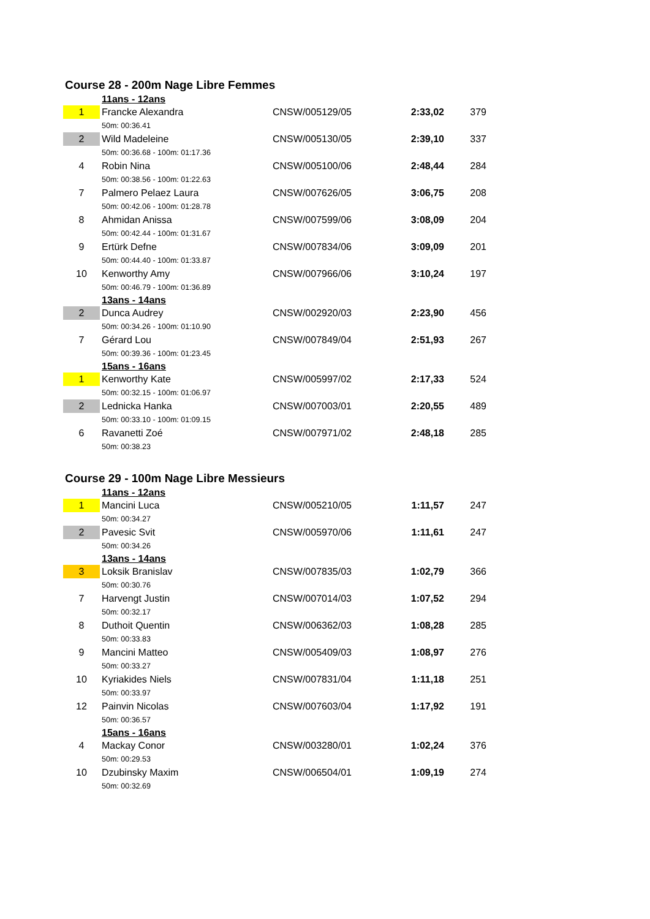Course 28 - 200m Nage Libre Femmes
| | 11ans - 12ans | | | |
| 1 | Francke Alexandra | CNSW/005129/05 | 2:33,02 | 379 |
| | 50m: 00:36.41 | | | |
| 2 | Wild Madeleine | CNSW/005130/05 | 2:39,10 | 337 |
| | 50m: 00:36.68 - 100m: 01:17.36 | | | |
| 4 | Robin Nina | CNSW/005100/06 | 2:48,44 | 284 |
| | 50m: 00:38.56 - 100m: 01:22.63 | | | |
| 7 | Palmero Pelaez Laura | CNSW/007626/05 | 3:06,75 | 208 |
| | 50m: 00:42.06 - 100m: 01:28.78 | | | |
| 8 | Ahmidan Anissa | CNSW/007599/06 | 3:08,09 | 204 |
| | 50m: 00:42.44 - 100m: 01:31.67 | | | |
| 9 | Ertürk Defne | CNSW/007834/06 | 3:09,09 | 201 |
| | 50m: 00:44.40 - 100m: 01:33.87 | | | |
| 10 | Kenworthy Amy | CNSW/007966/06 | 3:10,24 | 197 |
| | 50m: 00:46.79 - 100m: 01:36.89 | | | |
| | 13ans - 14ans | | | |
| 2 | Dunca Audrey | CNSW/002920/03 | 2:23,90 | 456 |
| | 50m: 00:34.26 - 100m: 01:10.90 | | | |
| 7 | Gérard Lou | CNSW/007849/04 | 2:51,93 | 267 |
| | 50m: 00:39.36 - 100m: 01:23.45 | | | |
| | 15ans - 16ans | | | |
| 1 | Kenworthy Kate | CNSW/005997/02 | 2:17,33 | 524 |
| | 50m: 00:32.15 - 100m: 01:06.97 | | | |
| 2 | Lednicka Hanka | CNSW/007003/01 | 2:20,55 | 489 |
| | 50m: 00:33.10 - 100m: 01:09.15 | | | |
| 6 | Ravanetti Zoé | CNSW/007971/02 | 2:48,18 | 285 |
| | 50m: 00:38.23 | | | |
Course 29 - 100m Nage Libre Messieurs
| | 11ans - 12ans | | | |
| 1 | Mancini Luca | CNSW/005210/05 | 1:11,57 | 247 |
| | 50m: 00:34.27 | | | |
| 2 | Pavesic Svit | CNSW/005970/06 | 1:11,61 | 247 |
| | 50m: 00:34.26 | | | |
| | 13ans - 14ans | | | |
| 3 | Loksik Branislav | CNSW/007835/03 | 1:02,79 | 366 |
| | 50m: 00:30.76 | | | |
| 7 | Harvengt Justin | CNSW/007014/03 | 1:07,52 | 294 |
| | 50m: 00:32.17 | | | |
| 8 | Duthoit Quentin | CNSW/006362/03 | 1:08,28 | 285 |
| | 50m: 00:33.83 | | | |
| 9 | Mancini Matteo | CNSW/005409/03 | 1:08,97 | 276 |
| | 50m: 00:33.27 | | | |
| 10 | Kyriakides Niels | CNSW/007831/04 | 1:11,18 | 251 |
| | 50m: 00:33.97 | | | |
| 12 | Painvin Nicolas | CNSW/007603/04 | 1:17,92 | 191 |
| | 50m: 00:36.57 | | | |
| | 15ans - 16ans | | | |
| 4 | Mackay Conor | CNSW/003280/01 | 1:02,24 | 376 |
| | 50m: 00:29.53 | | | |
| 10 | Dzubinsky Maxim | CNSW/006504/01 | 1:09,19 | 274 |
| | 50m: 00:32.69 | | | |